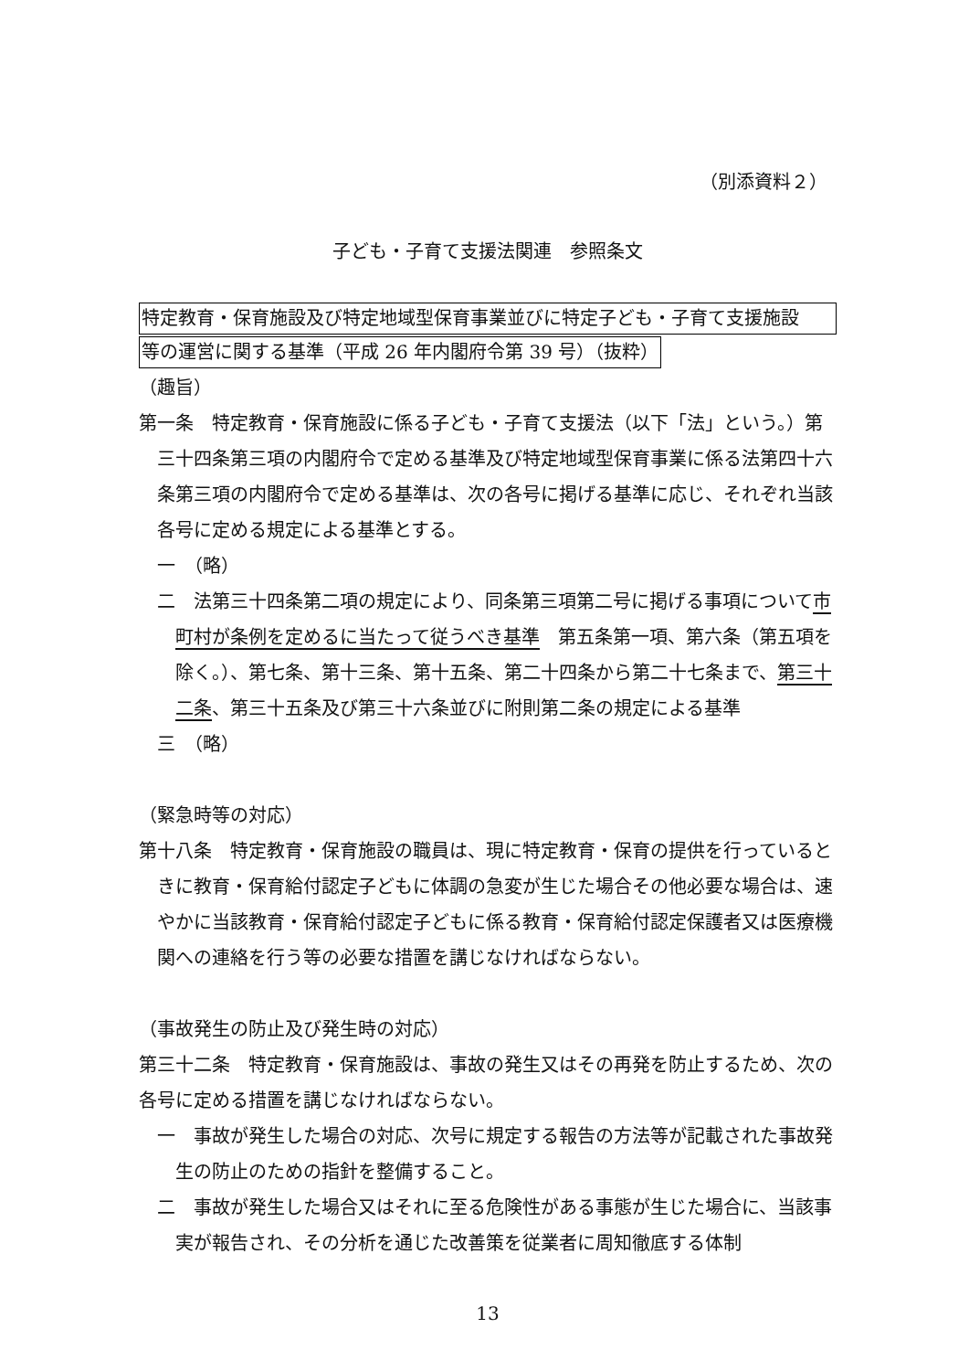（別添資料２）
子ども・子育て支援法関連　参照条文
特定教育・保育施設及び特定地域型保育事業並びに特定子ども・子育て支援施設
等の運営に関する基準（平成 26 年内閣府令第 39 号）（抜粋）
（趣旨）
第一条　特定教育・保育施設に係る子ども・子育て支援法（以下「法」という。）第三十四条第三項の内閣府令で定める基準及び特定地域型保育事業に係る法第四十六条第三項の内閣府令で定める基準は、次の各号に掲げる基準に応じ、それぞれ当該各号に定める規定による基準とする。
一　（略）
二　法第三十四条第二項の規定により、同条第三項第二号に掲げる事項について市町村が条例を定めるに当たって従うべき基準　第五条第一項、第六条（第五項を除く。）、第七条、第十三条、第十五条、第二十四条から第二十七条まで、第三十二条、第三十五条及び第三十六条並びに附則第二条の規定による基準
三　（略）
（緊急時等の対応）
第十八条　特定教育・保育施設の職員は、現に特定教育・保育の提供を行っているときに教育・保育給付認定子どもに体調の急変が生じた場合その他必要な場合は、速やかに当該教育・保育給付認定子どもに係る教育・保育給付認定保護者又は医療機関への連絡を行う等の必要な措置を講じなければならない。
（事故発生の防止及び発生時の対応）
第三十二条　特定教育・保育施設は、事故の発生又はその再発を防止するため、次の各号に定める措置を講じなければならない。
一　事故が発生した場合の対応、次号に規定する報告の方法等が記載された事故発生の防止のための指針を整備すること。
二　事故が発生した場合又はそれに至る危険性がある事態が生じた場合に、当該事実が報告され、その分析を通じた改善策を従業者に周知徹底する体制
13